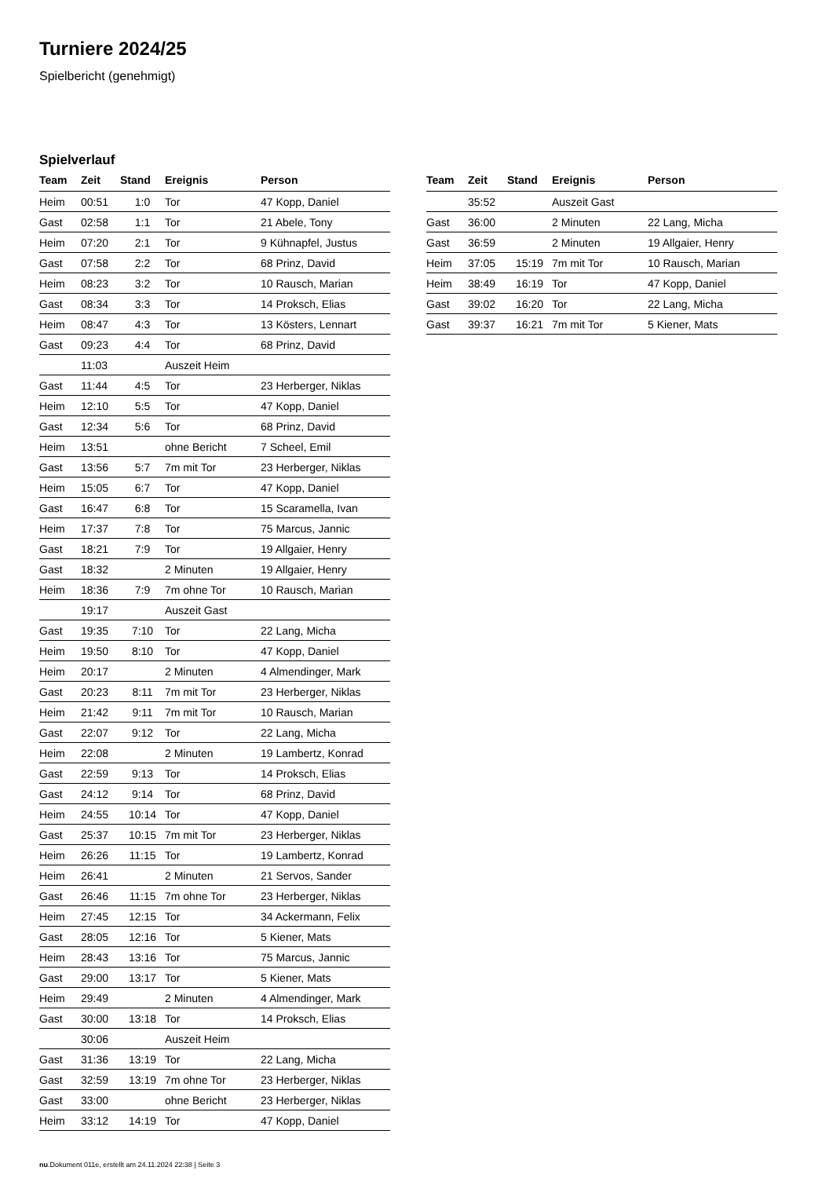Turniere 2024/25
Spielbericht (genehmigt)
Spielverlauf
| Team | Zeit | Stand | Ereignis | Person |
| --- | --- | --- | --- | --- |
| Heim | 00:51 | 1:0 | Tor | 47 Kopp, Daniel |
| Gast | 02:58 | 1:1 | Tor | 21 Abele, Tony |
| Heim | 07:20 | 2:1 | Tor | 9 Kühnapfel, Justus |
| Gast | 07:58 | 2:2 | Tor | 68 Prinz, David |
| Heim | 08:23 | 3:2 | Tor | 10 Rausch, Marian |
| Gast | 08:34 | 3:3 | Tor | 14 Proksch, Elias |
| Heim | 08:47 | 4:3 | Tor | 13 Kösters, Lennart |
| Gast | 09:23 | 4:4 | Tor | 68 Prinz, David |
| | 11:03 | | Auszeit Heim | |
| Gast | 11:44 | 4:5 | Tor | 23 Herberger, Niklas |
| Heim | 12:10 | 5:5 | Tor | 47 Kopp, Daniel |
| Gast | 12:34 | 5:6 | Tor | 68 Prinz, David |
| Heim | 13:51 | | ohne Bericht | 7 Scheel, Emil |
| Gast | 13:56 | 5:7 | 7m mit Tor | 23 Herberger, Niklas |
| Heim | 15:05 | 6:7 | Tor | 47 Kopp, Daniel |
| Gast | 16:47 | 6:8 | Tor | 15 Scaramella, Ivan |
| Heim | 17:37 | 7:8 | Tor | 75 Marcus, Jannic |
| Gast | 18:21 | 7:9 | Tor | 19 Allgaier, Henry |
| Gast | 18:32 | | 2 Minuten | 19 Allgaier, Henry |
| Heim | 18:36 | 7:9 | 7m ohne Tor | 10 Rausch, Marian |
| | 19:17 | | Auszeit Gast | |
| Gast | 19:35 | 7:10 | Tor | 22 Lang, Micha |
| Heim | 19:50 | 8:10 | Tor | 47 Kopp, Daniel |
| Heim | 20:17 | | 2 Minuten | 4 Almendinger, Mark |
| Gast | 20:23 | 8:11 | 7m mit Tor | 23 Herberger, Niklas |
| Heim | 21:42 | 9:11 | 7m mit Tor | 10 Rausch, Marian |
| Gast | 22:07 | 9:12 | Tor | 22 Lang, Micha |
| Heim | 22:08 | | 2 Minuten | 19 Lambertz, Konrad |
| Gast | 22:59 | 9:13 | Tor | 14 Proksch, Elias |
| Gast | 24:12 | 9:14 | Tor | 68 Prinz, David |
| Heim | 24:55 | 10:14 | Tor | 47 Kopp, Daniel |
| Gast | 25:37 | 10:15 | 7m mit Tor | 23 Herberger, Niklas |
| Heim | 26:26 | 11:15 | Tor | 19 Lambertz, Konrad |
| Heim | 26:41 | | 2 Minuten | 21 Servos, Sander |
| Gast | 26:46 | 11:15 | 7m ohne Tor | 23 Herberger, Niklas |
| Heim | 27:45 | 12:15 | Tor | 34 Ackermann, Felix |
| Gast | 28:05 | 12:16 | Tor | 5 Kiener, Mats |
| Heim | 28:43 | 13:16 | Tor | 75 Marcus, Jannic |
| Gast | 29:00 | 13:17 | Tor | 5 Kiener, Mats |
| Heim | 29:49 | | 2 Minuten | 4 Almendinger, Mark |
| Gast | 30:00 | 13:18 | Tor | 14 Proksch, Elias |
| | 30:06 | | Auszeit Heim | |
| Gast | 31:36 | 13:19 | Tor | 22 Lang, Micha |
| Gast | 32:59 | 13:19 | 7m ohne Tor | 23 Herberger, Niklas |
| Gast | 33:00 | | ohne Bericht | 23 Herberger, Niklas |
| Heim | 33:12 | 14:19 | Tor | 47 Kopp, Daniel |
| Team | Zeit | Stand | Ereignis | Person |
| --- | --- | --- | --- | --- |
| | 35:52 | | Auszeit Gast | |
| Gast | 36:00 | | 2 Minuten | 22 Lang, Micha |
| Gast | 36:59 | | 2 Minuten | 19 Allgaier, Henry |
| Heim | 37:05 | 15:19 | 7m mit Tor | 10 Rausch, Marian |
| Heim | 38:49 | 16:19 | Tor | 47 Kopp, Daniel |
| Gast | 39:02 | 16:20 | Tor | 22 Lang, Micha |
| Gast | 39:37 | 16:21 | 7m mit Tor | 5 Kiener, Mats |
nu.Dokument 011e, erstellt am 24.11.2024 22:38 | Seite 3